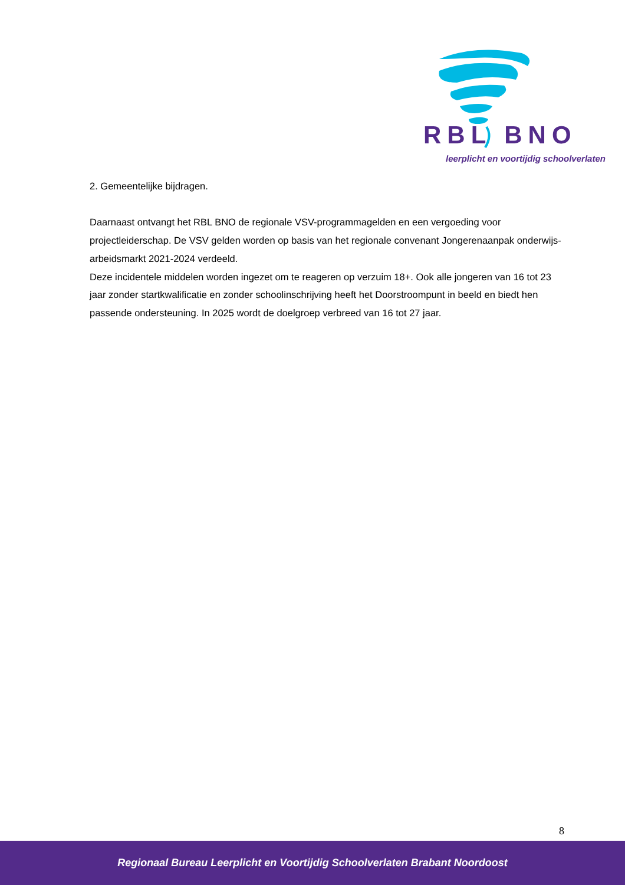RBL BNO
leerplicht en voortijdig schoolverlaten
2. Gemeentelijke bijdragen.
Daarnaast ontvangt het RBL BNO de regionale VSV-programmagelden en een vergoeding voor projectleiderschap. De VSV gelden worden op basis van het regionale convenant Jongerenaanpak onderwijs-arbeidsmarkt 2021-2024 verdeeld.
Deze incidentele middelen worden ingezet om te reageren op verzuim 18+. Ook alle jongeren van 16 tot 23 jaar zonder startkwalificatie en zonder schoolinschrijving heeft het Doorstroompunt in beeld en biedt hen passende ondersteuning. In 2025 wordt de doelgroep verbreed van 16 tot 27 jaar.
8
Regionaal Bureau Leerplicht en Voortijdig Schoolverlaten Brabant Noordoost